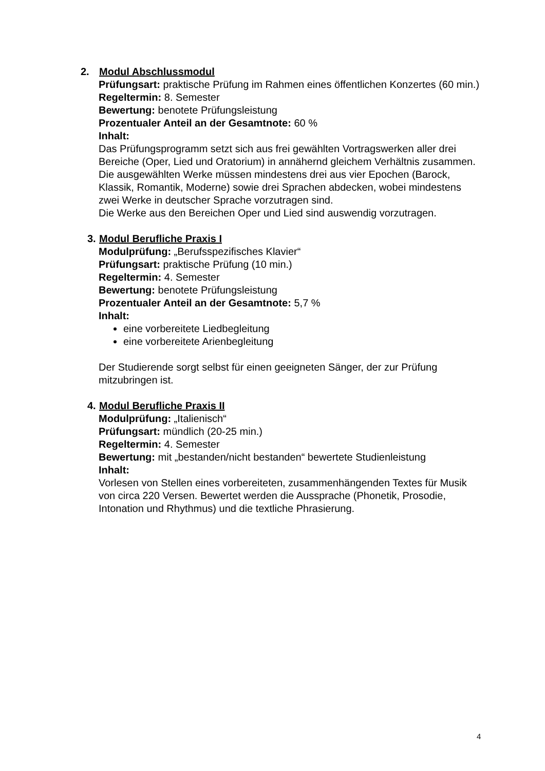2. Modul Abschlussmodul
Prüfungsart: praktische Prüfung im Rahmen eines öffentlichen Konzertes (60 min.)
Regeltermin: 8. Semester
Bewertung: benotete Prüfungsleistung
Prozentualer Anteil an der Gesamtnote: 60 %
Inhalt:
Das Prüfungsprogramm setzt sich aus frei gewählten Vortragswerken aller drei Bereiche (Oper, Lied und Oratorium) in annähernd gleichem Verhältnis zusammen. Die ausgewählten Werke müssen mindestens drei aus vier Epochen (Barock, Klassik, Romantik, Moderne) sowie drei Sprachen abdecken, wobei mindestens zwei Werke in deutscher Sprache vorzutragen sind.
Die Werke aus den Bereichen Oper und Lied sind auswendig vorzutragen.
3. Modul Berufliche Praxis I
Modulprüfung: „Berufsspezifisches Klavier“
Prüfungsart: praktische Prüfung (10 min.)
Regeltermin: 4. Semester
Bewertung: benotete Prüfungsleistung
Prozentualer Anteil an der Gesamtnote: 5,7 %
Inhalt:
eine vorbereitete Liedbegleitung
eine vorbereitete Arienbegleitung
Der Studierende sorgt selbst für einen geeigneten Sänger, der zur Prüfung mitzubringen ist.
4. Modul Berufliche Praxis II
Modulprüfung: „Italienisch“
Prüfungsart: mündlich (20-25 min.)
Regeltermin: 4. Semester
Bewertung: mit „bestanden/nicht bestanden“ bewertete Studienleistung
Inhalt:
Vorlesen von Stellen eines vorbereiteten, zusammenhängenden Textes für Musik von circa 220 Versen. Bewertet werden die Aussprache (Phonetik, Prosodie, Intonation und Rhythmus) und die textliche Phrasierung.
4